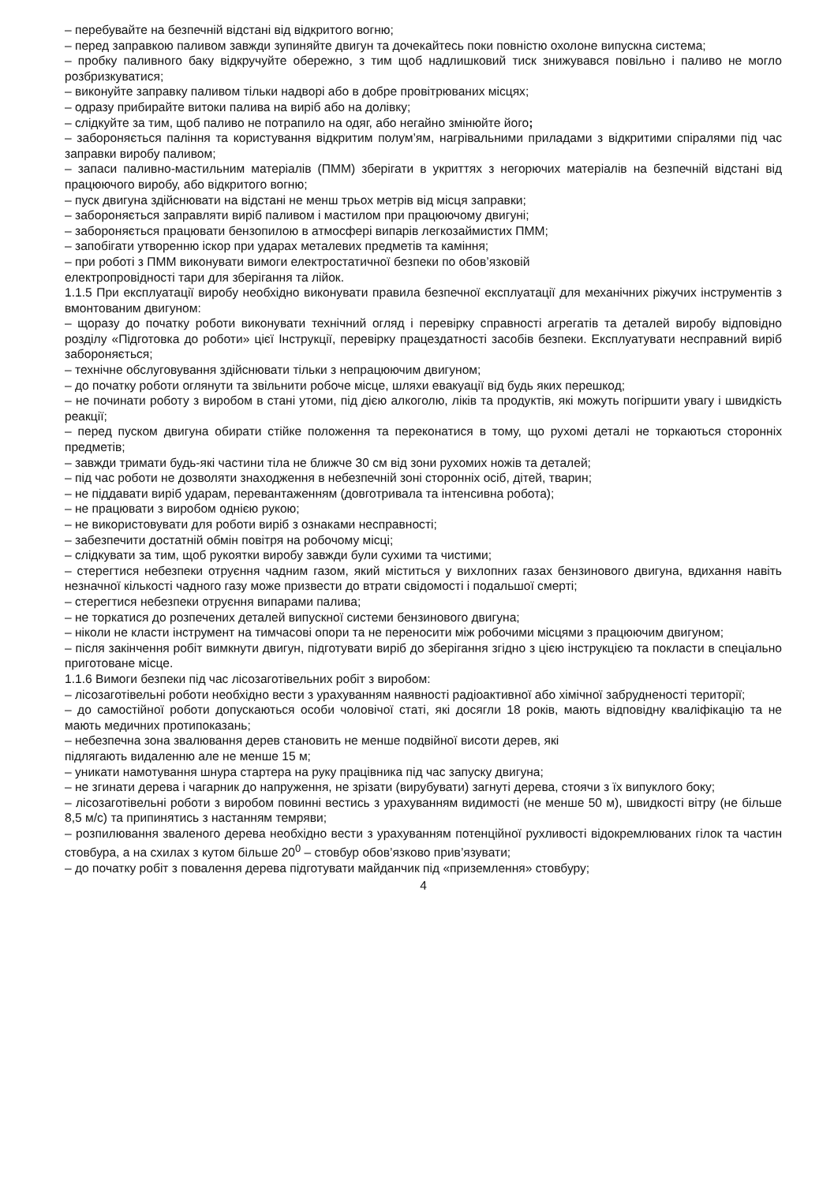– перебувайте на безпечній відстані від відкритого вогню;
– перед заправкою паливом завжди зупиняйте двигун та дочекайтесь поки повністю охолоне випускна система;
– пробку паливного баку відкручуйте обережно, з тим щоб надлишковий тиск знижувався повільно і паливо не могло розбризкуватися;
– виконуйте заправку паливом тільки надворі або в добре провітрюваних місцях;
– одразу прибирайте витоки палива на виріб або на долівку;
– слідкуйте за тим, щоб паливо не потрапило на одяг, або негайно змінюйте його;
– забороняється паління та користування відкритим полум’ям, нагрівальними приладами з відкритими спіралями під час заправки виробу паливом;
– запаси паливно-мастильним матеріалів (ПММ) зберігати в укриттях з негорючих матеріалів на безпечній відстані від працюючого виробу, або відкритого вогню;
– пуск двигуна здійснювати на відстані не менш трьох метрів від місця заправки;
– забороняється заправляти виріб паливом і мастилом при працюючому двигуні;
– забороняється працювати бензопилою в атмосфері випарів легкозаймистих ПММ;
– запобігати утворенню іскор при ударах металевих предметів та каміння;
– при роботі з ПММ виконувати вимоги електростатичної безпеки по обов’язковій
електропровідності тари для зберігання та лійок.
1.1.5 При експлуатації виробу необхідно виконувати правила безпечної експлуатації для механічних ріжучих інструментів з вмонтованим двигуном:
– щоразу до початку роботи виконувати технічний огляд і перевірку справності агрегатів та деталей виробу відповідно розділу «Підготовка до роботи» цієї Інструкції, перевірку працездатності засобів безпеки. Експлуатувати несправний виріб забороняється;
– технічне обслуговування здійснювати тільки з непрацюючим двигуном;
– до початку роботи оглянути та звільнити робоче місце, шляхи евакуації від будь яких перешкод;
– не починати роботу з виробом в стані утоми, під дією алкоголю, ліків та продуктів, які можуть погіршити увагу і швидкість реакції;
– перед пуском двигуна обирати стійке положення та переконатися в тому, що рухомі деталі не торкаються сторонніх предметів;
– завжди тримати будь-які частини тіла не ближче 30 см від зони рухомих ножів та деталей;
– під час роботи не дозволяти знаходження в небезпечній зоні сторонніх осіб, дітей, тварин;
– не піддавати виріб ударам, перевантаженням (довготривала та інтенсивна робота);
– не працювати з виробом однією рукою;
– не використовувати для роботи виріб з ознаками несправності;
– забезпечити достатній обмін повітря на робочому місці;
– слідкувати за тим, щоб рукоятки виробу завжди були сухими та чистими;
– стерегтися небезпеки отруєння чадним газом, який міститься у вихлопних газах бензинового двигуна, вдихання навіть незначної кількості чадного газу може призвести до втрати свідомості і подальшої смерті;
– стерегтися небезпеки отруєння випарами палива;
– не торкатися до розпечених деталей випускної системи бензинового двигуна;
– ніколи не класти інструмент на тимчасові опори та не переносити між робочими місцями з працюючим двигуном;
– після закінчення робіт вимкнути двигун, підготувати виріб до зберігання згідно з цією інструкцією та покласти в спеціально приготоване місце.
1.1.6 Вимоги безпеки під час лісозаготівельних робіт з виробом:
– лісозаготівельні роботи необхідно вести з урахуванням наявності радіоактивної або хімічної забрудненості території;
– до самостійної роботи допускаються особи чоловічої статі, які досягли 18 років, мають відповідну кваліфікацію та не мають медичних протипоказань;
– небезпечна зона звалювання дерев становить не менше подвійної висоти дерев, які
підлягають видаленню але не менше 15 м;
– уникати намотування шнура стартера на руку працівника під час запуску двигуна;
– не згинати дерева і чагарник до напруження, не зрізати (вирубувати) загнуті дерева, стоячи з їх випуклого боку;
– лісозаготівельні роботи з виробом повинні вестись з урахуванням видимості (не менше 50 м), швидкості вітру (не більше 8,5 м/с) та припинятись з настанням темряви;
– розпилювання зваленого дерева необхідно вести з урахуванням потенційної рухливості відокремлюваних гілок та частин стовбура, а на схилах з кутом більше 20<sup>0</sup> – стовбур обов’язково прив’язувати;
– до початку робіт з повалення дерева підготувати майданчик під «приземлення» стовбуру;
4